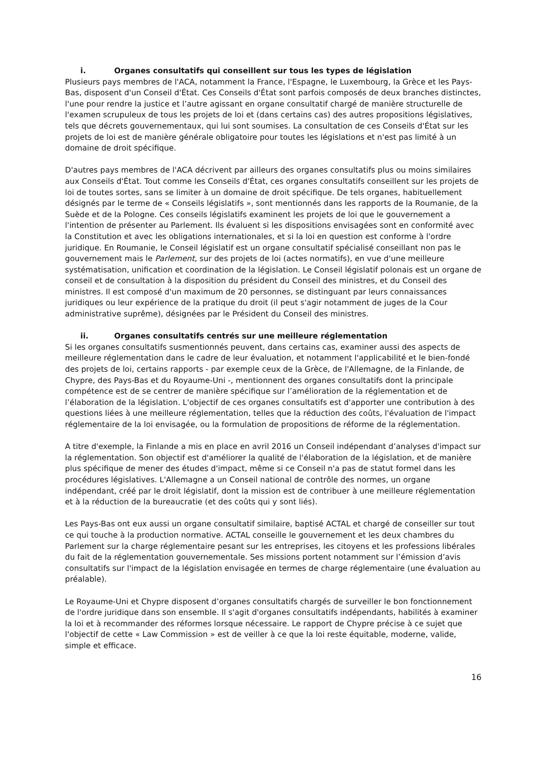i. Organes consultatifs qui conseillent sur tous les types de législation
Plusieurs pays membres de l'ACA, notamment la France, l'Espagne, le Luxembourg, la Grèce et les Pays-Bas, disposent d'un Conseil d'État. Ces Conseils d'État sont parfois composés de deux branches distinctes, l'une pour rendre la justice et l’autre agissant en organe consultatif chargé de manière structurelle de l'examen scrupuleux de tous les projets de loi et (dans certains cas) des autres propositions législatives, tels que décrets gouvernementaux, qui lui sont soumises. La consultation de ces Conseils d'État sur les projets de loi est de manière générale obligatoire pour toutes les législations et n'est pas limité à un domaine de droit spécifique.
D'autres pays membres de l'ACA décrivent par ailleurs des organes consultatifs plus ou moins similaires aux Conseils d'État. Tout comme les Conseils d'État, ces organes consultatifs conseillent sur les projets de loi de toutes sortes, sans se limiter à un domaine de droit spécifique. De tels organes, habituellement désignés par le terme de « Conseils législatifs », sont mentionnés dans les rapports de la Roumanie, de la Suède et de la Pologne. Ces conseils législatifs examinent les projets de loi que le gouvernement a l'intention de présenter au Parlement. Ils évaluent si les dispositions envisagées sont en conformité avec la Constitution et avec les obligations internationales, et si la loi en question est conforme à l'ordre juridique. En Roumanie, le Conseil législatif est un organe consultatif spécialisé conseillant non pas le gouvernement mais le Parlement, sur des projets de loi (actes normatifs), en vue d'une meilleure systématisation, unification et coordination de la législation. Le Conseil législatif polonais est un organe de conseil et de consultation à la disposition du président du Conseil des ministres, et du Conseil des ministres. Il est composé d'un maximum de 20 personnes, se distinguant par leurs connaissances juridiques ou leur expérience de la pratique du droit (il peut s'agir notamment de juges de la Cour administrative suprême), désignées par le Président du Conseil des ministres.
ii. Organes consultatifs centrés sur une meilleure réglementation
Si les organes consultatifs susmentionnés peuvent, dans certains cas, examiner aussi des aspects de meilleure réglementation dans le cadre de leur évaluation, et notamment l'applicabilité et le bien-fondé des projets de loi, certains rapports - par exemple ceux de la Grèce, de l'Allemagne, de la Finlande, de Chypre, des Pays-Bas et du Royaume-Uni -, mentionnent des organes consultatifs dont la principale compétence est de se centrer de manière spécifique sur l’amélioration de la réglementation et de l’élaboration de la législation. L'objectif de ces organes consultatifs est d'apporter une contribution à des questions liées à une meilleure réglementation, telles que la réduction des coûts, l'évaluation de l'impact réglementaire de la loi envisagée, ou la formulation de propositions de réforme de la réglementation.
A titre d'exemple, la Finlande a mis en place en avril 2016 un Conseil indépendant d’analyses d'impact sur la réglementation. Son objectif est d'améliorer la qualité de l'élaboration de la législation, et de manière plus spécifique de mener des études d'impact, même si ce Conseil n'a pas de statut formel dans les procédures législatives. L'Allemagne a un Conseil national de contrôle des normes, un organe indépendant, créé par le droit législatif, dont la mission est de contribuer à une meilleure réglementation et à la réduction de la bureaucratie (et des coûts qui y sont liés).
Les Pays-Bas ont eux aussi un organe consultatif similaire, baptisé ACTAL et chargé de conseiller sur tout ce qui touche à la production normative. ACTAL conseille le gouvernement et les deux chambres du Parlement sur la charge réglementaire pesant sur les entreprises, les citoyens et les professions libérales du fait de la réglementation gouvernementale. Ses missions portent notamment sur l’émission d’avis consultatifs sur l'impact de la législation envisagée en termes de charge réglementaire (une évaluation au préalable).
Le Royaume-Uni et Chypre disposent d’organes consultatifs chargés de surveiller le bon fonctionnement de l'ordre juridique dans son ensemble. Il s'agit d'organes consultatifs indépendants, habilités à examiner la loi et à recommander des réformes lorsque nécessaire. Le rapport de Chypre précise à ce sujet que l'objectif de cette « Law Commission » est de veiller à ce que la loi reste équitable, moderne, valide, simple et efficace.
16